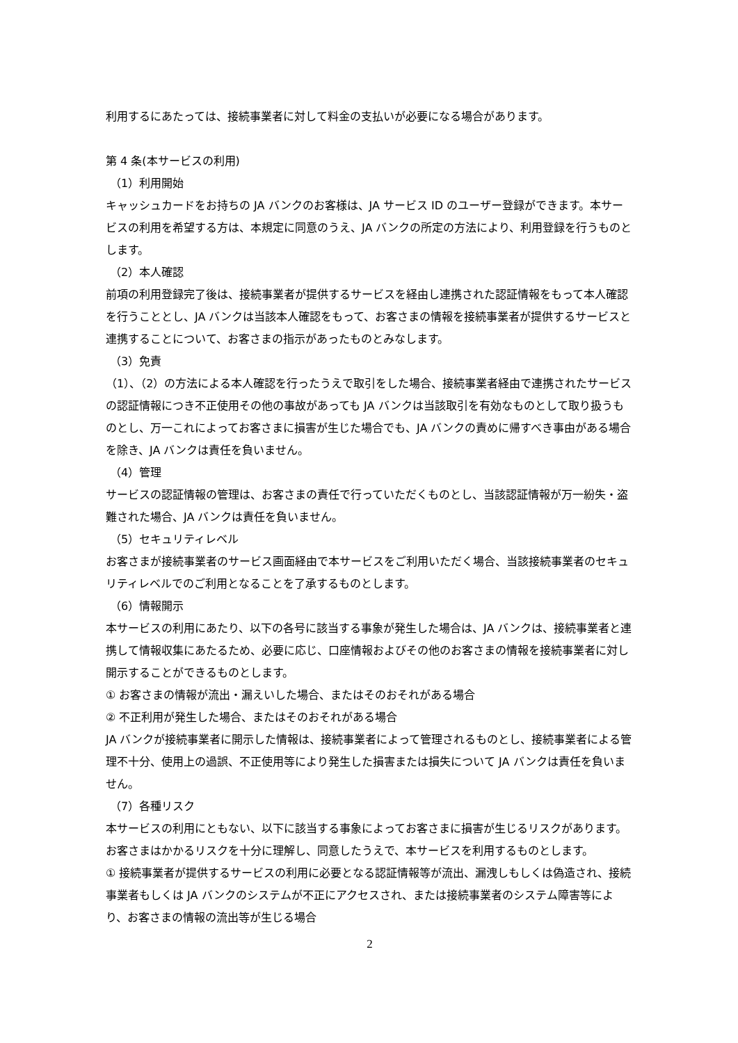利用するにあたっては、接続事業者に対して料金の支払いが必要になる場合があります。
第 4 条(本サービスの利用)
（1）利用開始
キャッシュカードをお持ちの JA バンクのお客様は、JA サービス ID のユーザー登録ができます。本サービスの利用を希望する方は、本規定に同意のうえ、JA バンクの所定の方法により、利用登録を行うものとします。
（2）本人確認
前項の利用登録完了後は、接続事業者が提供するサービスを経由し連携された認証情報をもって本人確認を行うこととし、JA バンクは当該本人確認をもって、お客さまの情報を接続事業者が提供するサービスと連携することについて、お客さまの指示があったものとみなします。
（3）免責
（1）、（2）の方法による本人確認を行ったうえで取引をした場合、接続事業者経由で連携されたサービスの認証情報につき不正使用その他の事故があっても JA バンクは当該取引を有効なものとして取り扱うものとし、万一これによってお客さまに損害が生じた場合でも、JA バンクの責めに帰すべき事由がある場合を除き、JA バンクは責任を負いません。
（4）管理
サービスの認証情報の管理は、お客さまの責任で行っていただくものとし、当該認証情報が万一紛失・盗難された場合、JA バンクは責任を負いません。
（5）セキュリティレベル
お客さまが接続事業者のサービス画面経由で本サービスをご利用いただく場合、当該接続事業者のセキュリティレベルでのご利用となることを了承するものとします。
（6）情報開示
本サービスの利用にあたり、以下の各号に該当する事象が発生した場合は、JA バンクは、接続事業者と連携して情報収集にあたるため、必要に応じ、口座情報およびその他のお客さまの情報を接続事業者に対し開示することができるものとします。
① お客さまの情報が流出・漏えいした場合、またはそのおそれがある場合
② 不正利用が発生した場合、またはそのおそれがある場合
JA バンクが接続事業者に開示した情報は、接続事業者によって管理されるものとし、接続事業者による管理不十分、使用上の過誤、不正使用等により発生した損害または損失について JA バンクは責任を負いません。
（7）各種リスク
本サービスの利用にともない、以下に該当する事象によってお客さまに損害が生じるリスクがあります。お客さまはかかるリスクを十分に理解し、同意したうえで、本サービスを利用するものとします。
① 接続事業者が提供するサービスの利用に必要となる認証情報等が流出、漏洩しもしくは偽造され、接続事業者もしくは JA バンクのシステムが不正にアクセスされ、または接続事業者のシステム障害等により、お客さまの情報の流出等が生じる場合
2